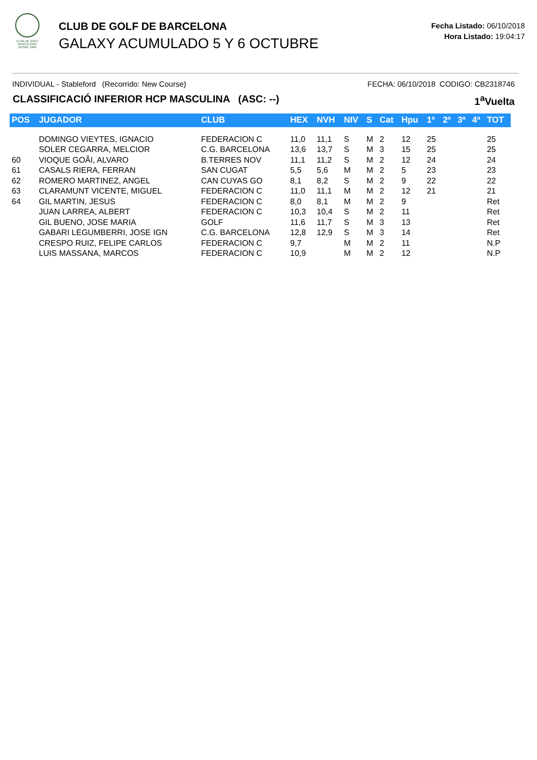CLUB DE GOLF BARCELONA
DESDE 1989
CLUB DE GOLF DE BARCELONA
GALAXY ACUMULADO 5 Y 6 OCTUBRE
Fecha Listado: 06/10/2018
Hora Listado: 19:04:17
INDIVIDUAL - Stableford (Recorrido: New Course) FECHA: 06/10/2018 CODIGO: CB2318746
CLASSIFICACIÓ INFERIOR HCP MASCULINA (ASC: --) 1<sup>a</sup>Vuelta
| POS | JUGADOR | CLUB | HEX | NVH | NIV | S | Cat | Hpu | 1ª | 2ª | 3ª | 4ª | TOT |
| --- | --- | --- | --- | --- | --- | --- | --- | --- | --- | --- | --- | --- | --- |
| | DOMINGO VIEYTES, IGNACIO | FEDERACION C | 11,0 | 11,1 | S | M | 2 | 12 | 25 | | | | 25 |
| | SOLER CEGARRA, MELCIOR | C.G. BARCELONA | 13,6 | 13,7 | S | M | 3 | 15 | 25 | | | | 25 |
| 60 | VIOQUE GOÃI, ALVARO | B.TERRES NOV | 11,1 | 11,2 | S | M | 2 | 12 | 24 | | | | 24 |
| 61 | CASALS RIERA, FERRAN | SAN CUGAT | 5,5 | 5,6 | M | M | 2 | 5 | 23 | | | | 23 |
| 62 | ROMERO MARTINEZ, ANGEL | CAN CUYAS GO | 8,1 | 8,2 | S | M | 2 | 9 | 22 | | | | 22 |
| 63 | CLARAMUNT VICENTE, MIGUEL | FEDERACION C | 11,0 | 11,1 | M | M | 2 | 12 | 21 | | | | 21 |
| 64 | GIL MARTIN, JESUS | FEDERACION C | 8,0 | 8,1 | M | M | 2 | 9 | | | | | Ret |
| | JUAN LARREA, ALBERT | FEDERACION C | 10,3 | 10,4 | S | M | 2 | 11 | | | | | Ret |
| | GIL BUENO, JOSE MARIA | GOLF | 11,6 | 11,7 | S | M | 3 | 13 | | | | | Ret |
| | GABARI LEGUMBERRI, JOSE IGN | C.G. BARCELONA | 12,8 | 12,9 | S | M | 3 | 14 | | | | | Ret |
| | CRESPO RUIZ, FELIPE CARLOS | FEDERACION C | 9,7 | | M | M | 2 | 11 | | | | | N.P |
| | LUIS MASSANA, MARCOS | FEDERACION C | 10,9 | | M | M | 2 | 12 | | | | | N.P |